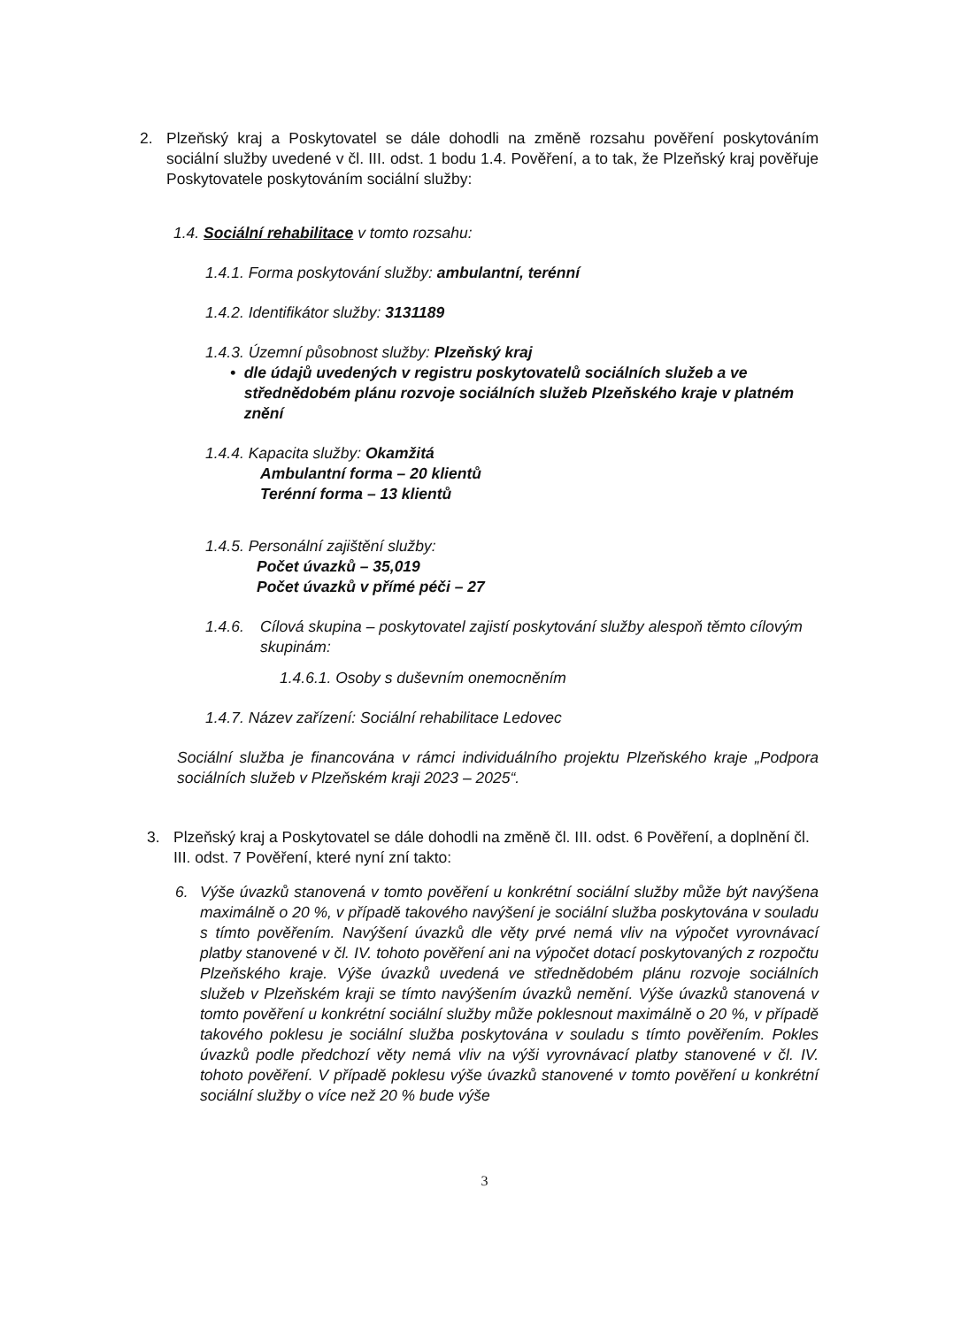2. Plzeňský kraj a Poskytovatel se dále dohodli na změně rozsahu pověření poskytováním sociální služby uvedené v čl. III. odst. 1 bodu 1.4. Pověření, a to tak, že Plzeňský kraj pověřuje Poskytovatele poskytováním sociální služby:
1.4. Sociální rehabilitace v tomto rozsahu:
1.4.1. Forma poskytování služby: ambulantní, terénní
1.4.2. Identifikátor služby: 3131189
1.4.3. Územní působnost služby: Plzeňský kraj
• dle údajů uvedených v registru poskytovatelů sociálních služeb a ve střednědobém plánu rozvoje sociálních služeb Plzeňského kraje v platném znění
1.4.4. Kapacita služby: Okamžitá
Ambulantní forma – 20 klientů
Terénní forma – 13 klientů
1.4.5. Personální zajištění služby:
Počet úvazků – 35,019
Počet úvazků v přímé péči – 27
1.4.6.
Cílová skupina – poskytovatel zajistí poskytování služby alespoň těmto cílovým skupinám:
1.4.6.1. Osoby s duševním onemocněním
1.4.7. Název zařízení: Sociální rehabilitace Ledovec
Sociální služba je financována v rámci individuálního projektu Plzeňského kraje „Podpora sociálních služeb v Plzeňském kraji 2023 – 2025“.
3. Plzeňský kraj a Poskytovatel se dále dohodli na změně čl. III. odst. 6 Pověření, a doplnění čl. III. odst. 7 Pověření, které nyní zní takto:
6. Výše úvazků stanovená v tomto pověření u konkrétní sociální služby může být navýšena maximálně o 20 %, v případě takového navýšení je sociální služba poskytována v souladu s tímto pověřením. Navýšení úvazků dle věty prvé nemá vliv na výpočet vyrovnávací platby stanovené v čl. IV. tohoto pověření ani na výpočet dotací poskytovaných z rozpočtu Plzeňského kraje. Výše úvazků uvedená ve střednědobém plánu rozvoje sociálních služeb v Plzeňském kraji se tímto navýšením úvazků nemění. Výše úvazků stanovená v tomto pověření u konkrétní sociální služby může poklesnout maximálně o 20 %, v případě takového poklesu je sociální služba poskytována v souladu s tímto pověřením. Pokles úvazků podle předchozí věty nemá vliv na výši vyrovnávací platby stanovené v čl. IV. tohoto pověření. V případě poklesu výše úvazků stanovené v tomto pověření u konkrétní sociální služby o více než 20 % bude výše
3